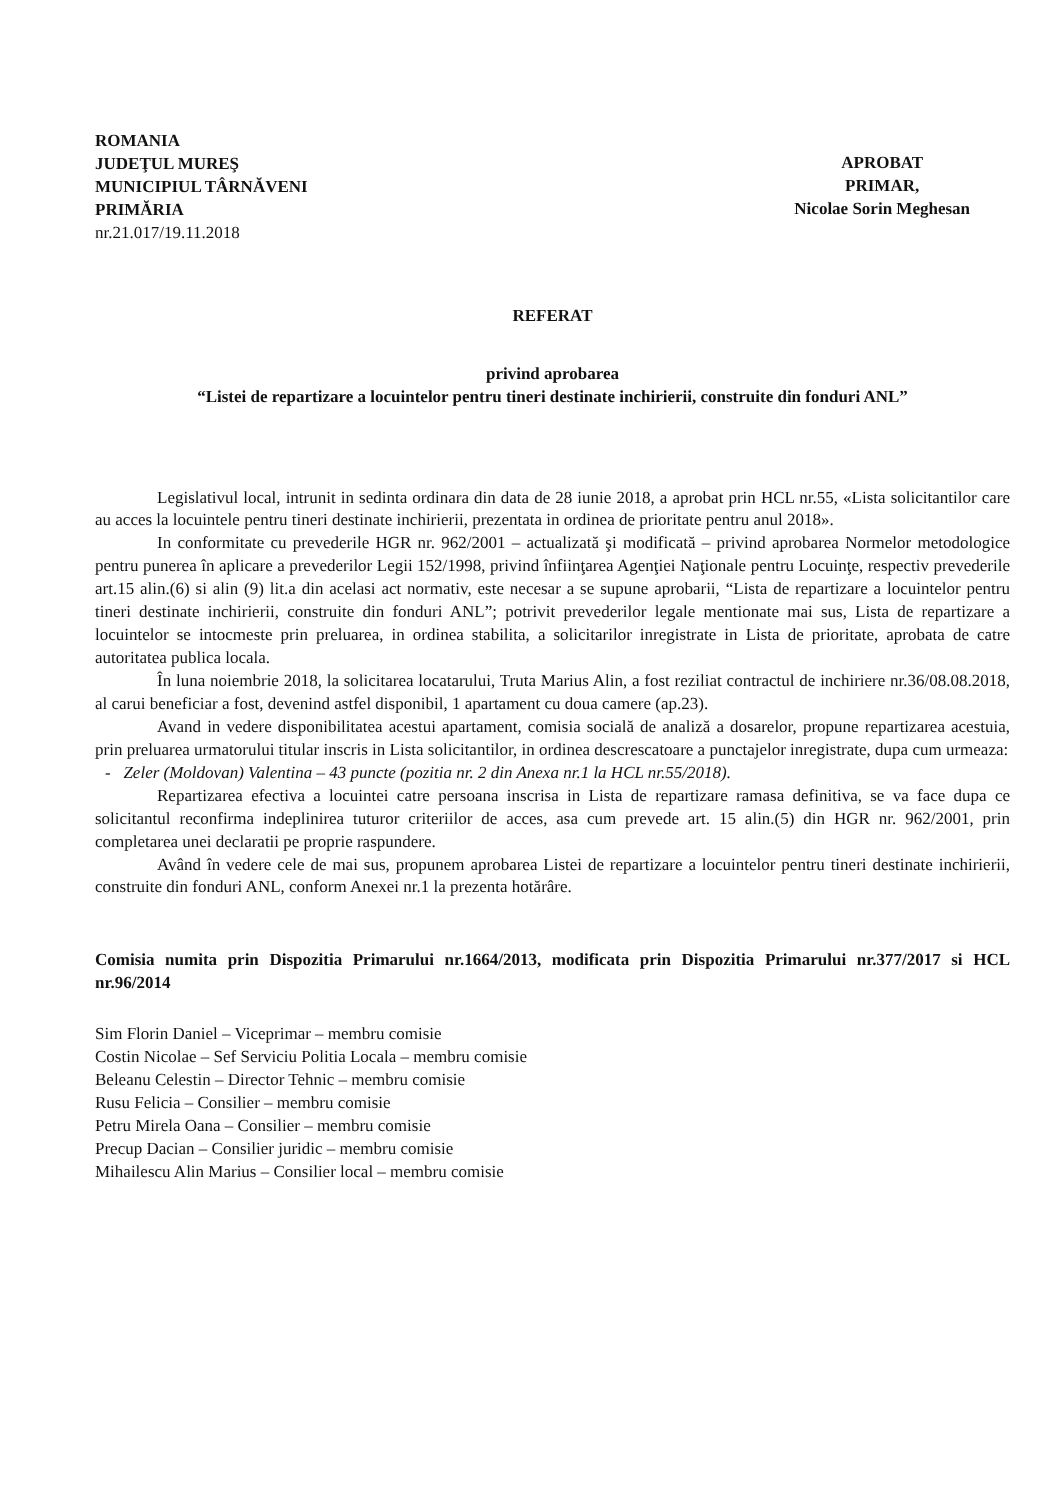ROMANIA
JUDEŢUL MUREŞ
MUNICIPIUL TÂRNĂVENI
PRIMĂRIA
nr.21.017/19.11.2018
APROBAT
PRIMAR,
Nicolae Sorin Meghesan
REFERAT
privind aprobarea
“Listei de repartizare a locuintelor pentru tineri destinate inchirierii, construite din fonduri ANL”
Legislativul local, intrunit in sedinta ordinara din data de 28 iunie 2018, a aprobat prin HCL nr.55, «Lista solicitantilor care au acces la locuintele pentru tineri destinate inchirierii, prezentata in ordinea de prioritate pentru anul 2018».
In conformitate cu prevederile HGR nr. 962/2001 – actualizată şi modificată – privind aprobarea Normelor metodologice pentru punerea în aplicare a prevederilor Legii 152/1998, privind înfiinţarea Agenţiei Naţionale pentru Locuinţe, respectiv prevederile art.15 alin.(6) si alin (9) lit.a din acelasi act normativ, este necesar a se supune aprobarii, “Lista de repartizare a locuintelor pentru tineri destinate inchirierii, construite din fonduri ANL”; potrivit prevederilor legale mentionate mai sus, Lista de repartizare a locuintelor se intocmeste prin preluarea, in ordinea stabilita, a solicitarilor inregistrate in Lista de prioritate, aprobata de catre autoritatea publica locala.
În luna noiembrie 2018, la solicitarea locatarului, Truta Marius Alin, a fost reziliat contractul de inchiriere nr.36/08.08.2018, al carui beneficiar a fost, devenind astfel disponibil, 1 apartament cu doua camere (ap.23).
Avand in vedere disponibilitatea acestui apartament, comisia socială de analiză a dosarelor, propune repartizarea acestuia, prin preluarea urmatorului titular inscris in Lista solicitantilor, in ordinea descrescatoare a punctajelor inregistrate, dupa cum urmeaza:
- Zeler (Moldovan) Valentina – 43 puncte (pozitia nr. 2 din Anexa nr.1 la HCL nr.55/2018).
Repartizarea efectiva a locuintei catre persoana inscrisa in Lista de repartizare ramasa definitiva, se va face dupa ce solicitantul reconfirma indeplinirea tuturor criteriilor de acces, asa cum prevede art. 15 alin.(5) din HGR nr. 962/2001, prin completarea unei declaratii pe proprie raspundere.
Având în vedere cele de mai sus, propunem aprobarea Listei de repartizare a locuintelor pentru tineri destinate inchirierii, construite din fonduri ANL, conform Anexei nr.1 la prezenta hotărâre.
Comisia numita prin Dispozitia Primarului nr.1664/2013, modificata prin Dispozitia Primarului nr.377/2017 si HCL nr.96/2014
Sim Florin Daniel – Viceprimar – membru comisie
Costin Nicolae – Sef Serviciu Politia Locala – membru comisie
Beleanu Celestin – Director Tehnic – membru comisie
Rusu Felicia – Consilier – membru comisie
Petru Mirela Oana – Consilier – membru comisie
Precup Dacian – Consilier juridic – membru comisie
Mihailescu Alin Marius – Consilier local – membru comisie